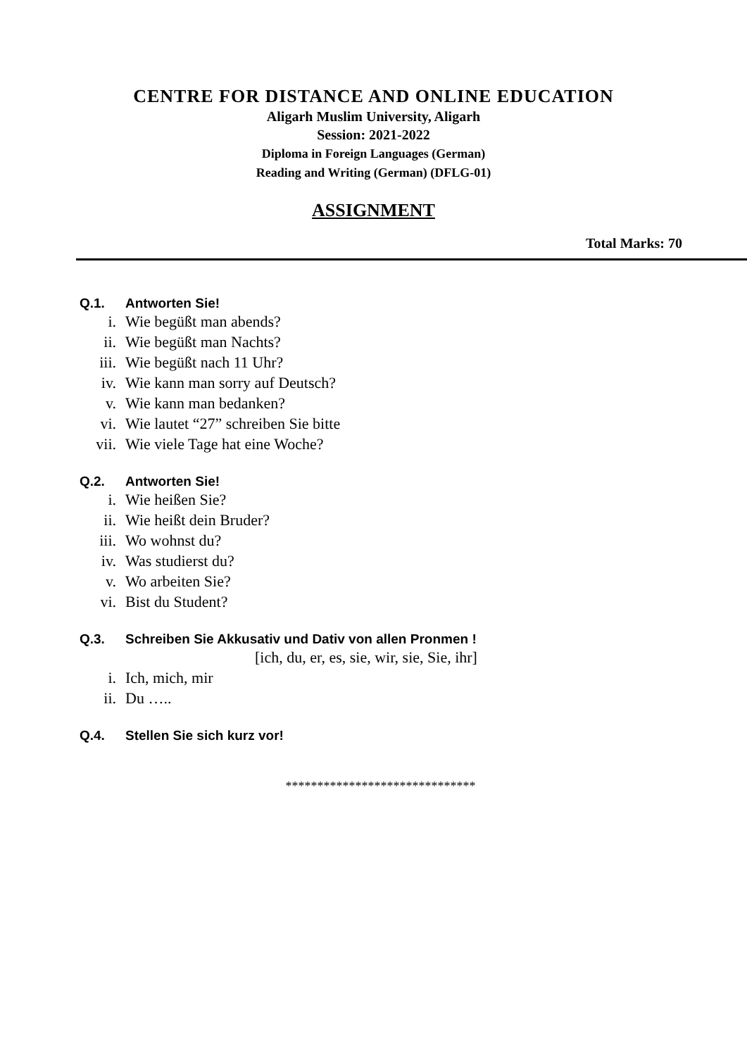CENTRE FOR DISTANCE AND ONLINE EDUCATION
Aligarh Muslim University, Aligarh
Session: 2021-2022
Diploma in Foreign Languages (German)
Reading and Writing (German) (DFLG-01)
ASSIGNMENT
Total Marks: 70
Q.1. Antworten Sie!
i. Wie begüßt man abends?
ii. Wie begüßt man Nachts?
iii. Wie begüßt nach 11 Uhr?
iv. Wie kann man sorry auf Deutsch?
v. Wie kann man bedanken?
vi. Wie lautet “27” schreiben Sie bitte
vii. Wie viele Tage hat eine Woche?
Q.2. Antworten Sie!
i. Wie heißen Sie?
ii. Wie heißt dein Bruder?
iii. Wo wohnst du?
iv. Was studierst du?
v. Wo arbeiten Sie?
vi. Bist du Student?
Q.3. Schreiben Sie Akkusativ und Dativ von allen Pronmen !
[ich, du, er, es, sie, wir, sie, Sie, ihr]
i. Ich, mich, mir
ii. Du …..
Q.4. Stellen Sie sich kurz vor!
******************************